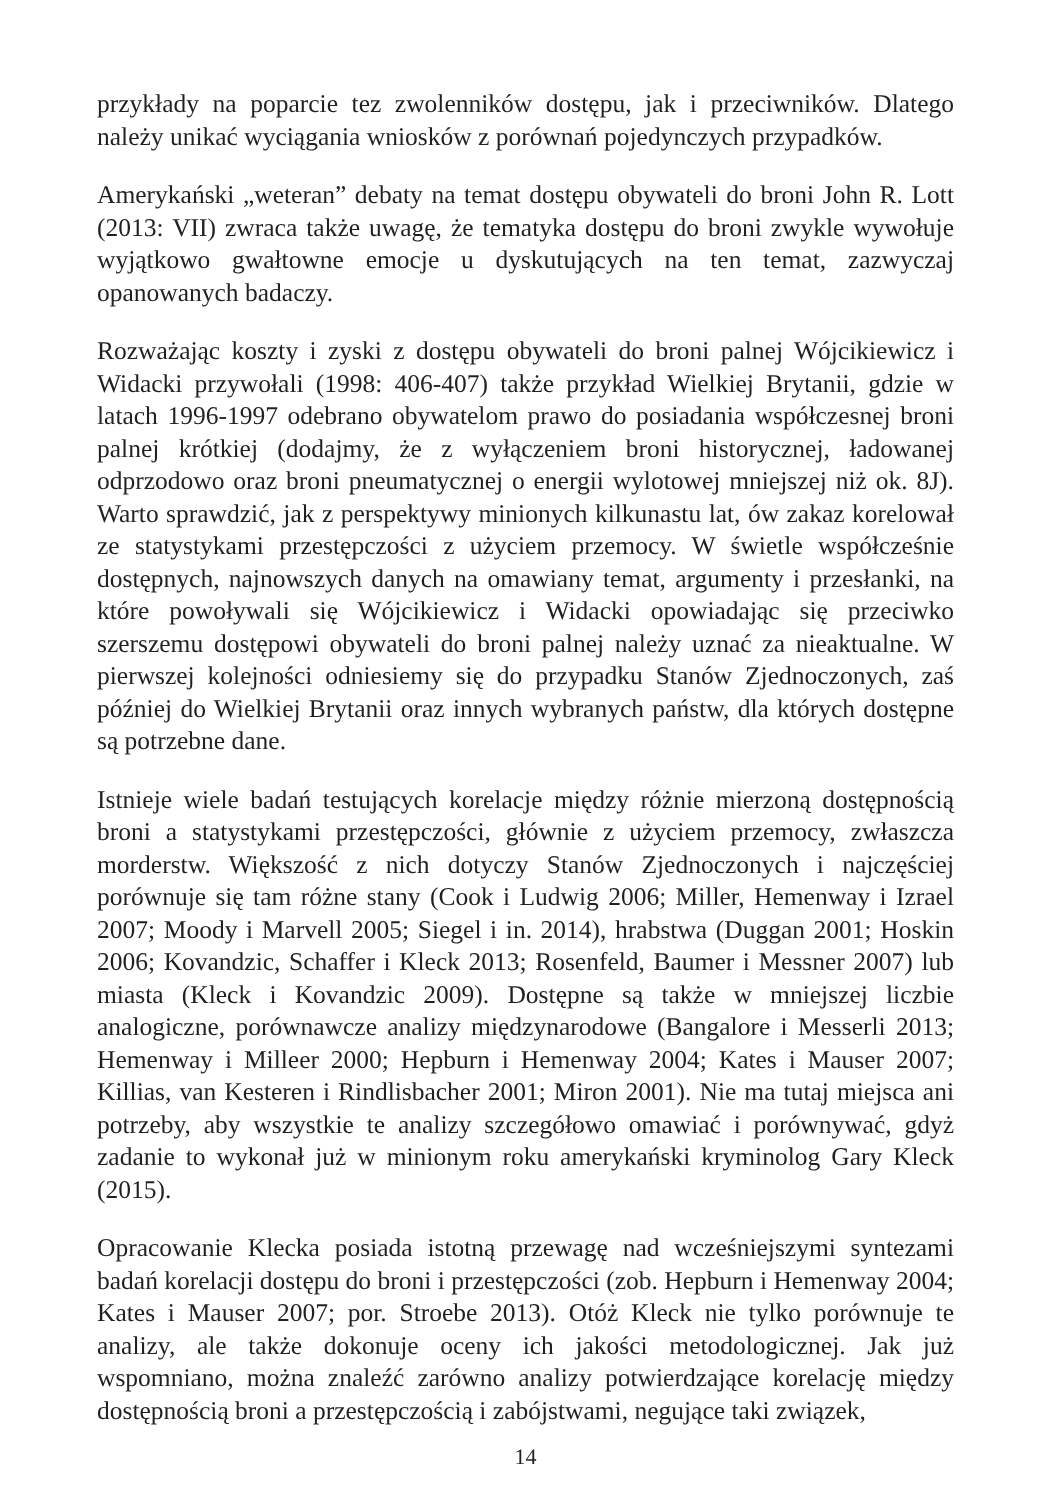przykłady na poparcie tez zwolenników dostępu, jak i przeciwników. Dlatego należy unikać wyciągania wniosków z porównań pojedynczych przypadków.
Amerykański „weteran” debaty na temat dostępu obywateli do broni John R. Lott (2013: VII) zwraca także uwagę, że tematyka dostępu do broni zwykle wywołuje wyjątkowo gwałtowne emocje u dyskutujących na ten temat, zazwyczaj opanowanych badaczy.
Rozważając koszty i zyski z dostępu obywateli do broni palnej Wójcikiewicz i Widacki przywołali (1998: 406-407) także przykład Wielkiej Brytanii, gdzie w latach 1996-1997 odebrano obywatelom prawo do posiadania współczesnej broni palnej krótkiej (dodajmy, że z wyłączeniem broni historycznej, ładowanej odprzodowo oraz broni pneumatycznej o energii wylotowej mniejszej niż ok. 8J). Warto sprawdzić, jak z perspektywy minionych kilkunastu lat, ów zakaz korelował ze statystykami przestępczości z użyciem przemocy. W świetle współcześnie dostępnych, najnowszych danych na omawiany temat, argumenty i przesłanki, na które powoływali się Wójcikiewicz i Widacki opowiadając się przeciwko szerszemu dostępowi obywateli do broni palnej należy uznać za nieaktualne. W pierwszej kolejności odniesiemy się do przypadku Stanów Zjednoczonych, zaś później do Wielkiej Brytanii oraz innych wybranych państw, dla których dostępne są potrzebne dane.
Istnieje wiele badań testujących korelacje między różnie mierzoną dostępnością broni a statystykami przestępczości, głównie z użyciem przemocy, zwłaszcza morderstw. Większość z nich dotyczy Stanów Zjednoczonych i najczęściej porównuje się tam różne stany (Cook i Ludwig 2006; Miller, Hemenway i Izrael 2007; Moody i Marvell 2005; Siegel i in. 2014), hrabstwa (Duggan 2001; Hoskin 2006; Kovandzic, Schaffer i Kleck 2013; Rosenfeld, Baumer i Messner 2007) lub miasta (Kleck i Kovandzic 2009). Dostępne są także w mniejszej liczbie analogiczne, porównawcze analizy międzynarodowe (Bangalore i Messerli 2013; Hemenway i Milleer 2000; Hepburn i Hemenway 2004; Kates i Mauser 2007; Killias, van Kesteren i Rindlisbacher 2001; Miron 2001). Nie ma tutaj miejsca ani potrzeby, aby wszystkie te analizy szczegółowo omawiać i porównywać, gdyż zadanie to wykonał już w minionym roku amerykański kryminolog Gary Kleck (2015).
Opracowanie Klecka posiada istotną przewagę nad wcześniejszymi syntezami badań korelacji dostępu do broni i przestępczości (zob. Hepburn i Hemenway 2004; Kates i Mauser 2007; por. Stroebe 2013). Otóż Kleck nie tylko porównuje te analizy, ale także dokonuje oceny ich jakości metodologicznej. Jak już wspomniano, można znaleźć zarówno analizy potwierdzające korelację między dostępnością broni a przestępczością i zabójstwami, negujące taki związek,
14